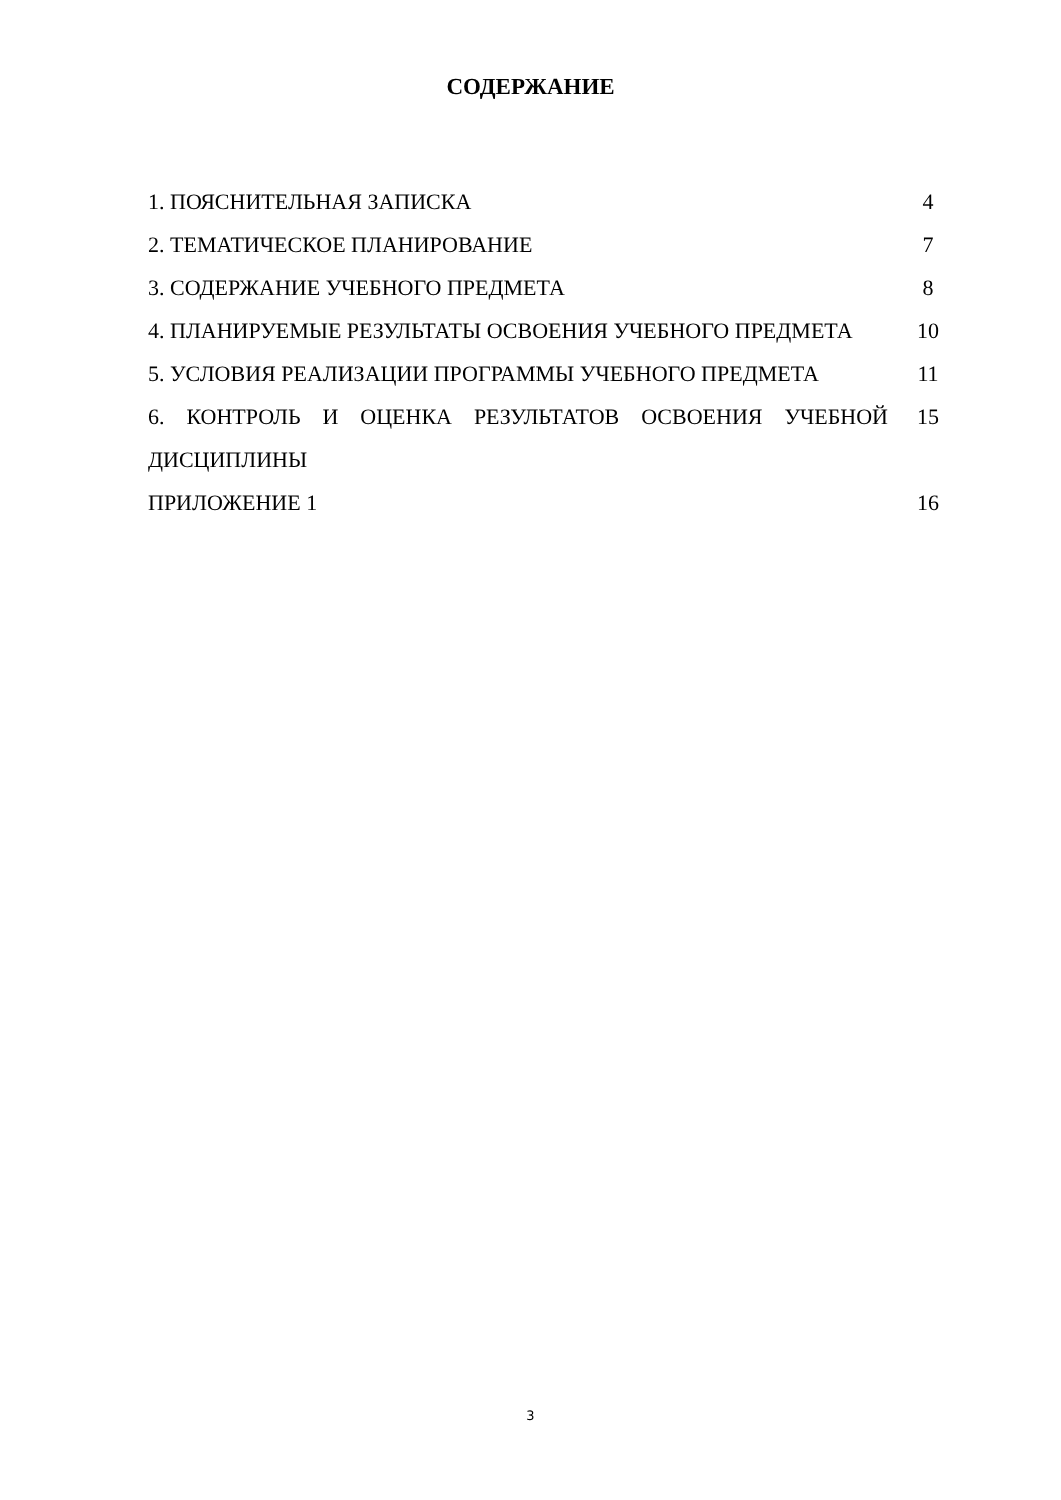СОДЕРЖАНИЕ
| 1. ПОЯСНИТЕЛЬНАЯ ЗАПИСКА | 4 |
| 2. ТЕМАТИЧЕСКОЕ ПЛАНИРОВАНИЕ | 7 |
| 3. СОДЕРЖАНИЕ УЧЕБНОГО ПРЕДМЕТА | 8 |
| 4. ПЛАНИРУЕМЫЕ РЕЗУЛЬТАТЫ ОСВОЕНИЯ УЧЕБНОГО ПРЕДМЕТА | 10 |
| 5. УСЛОВИЯ РЕАЛИЗАЦИИ ПРОГРАММЫ УЧЕБНОГО ПРЕДМЕТА | 11 |
| 6. КОНТРОЛЬ И ОЦЕНКА РЕЗУЛЬТАТОВ ОСВОЕНИЯ УЧЕБНОЙ ДИСЦИПЛИНЫ | 15 |
| ПРИЛОЖЕНИЕ 1 | 16 |
3